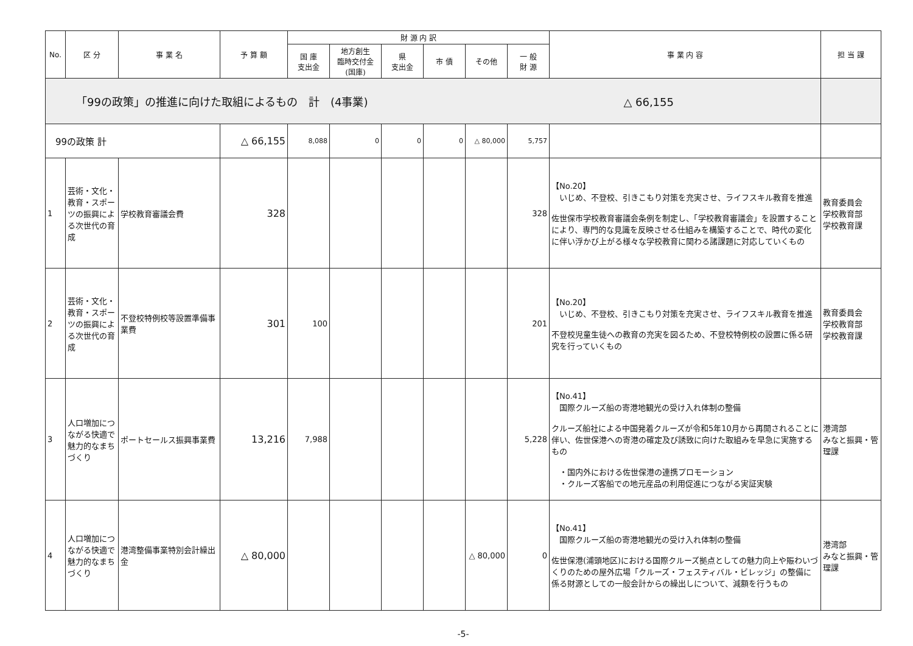| No. | 区 分 | 事 業 名 | 予 算 額 | 財 源 内 訳 | | | | | | 事 業 内 容 | 担 当 課 |
| --- | --- | --- | --- | --- | --- | --- | --- | --- | --- | --- | --- |
| | | | | 国 庫 支出金 | 地方創生 臨時交付金 (国庫) | 県 支出金 | 市 債 | その他 | 一 般 財 源 | | |
| 「99の政策」の推進に向けた取組によるもの 計 (4事業) △ 66,155 | | | | | | | | | | | |
| 99の政策 計 | | | △ 66,155 | 8,088 | 0 | 0 | 0 | △ 80,000 | 5,757 | | |
| 1 | 芸術・文化・教育・スポーツの振興による次世代の育成 | 学校教育審議会費 | 328 | | | | | | 328 | 【No.20】 いじめ、不登校、引きこもり対策を充実させ、ライフスキル教育を推進 佐世保市学校教育審議会条例を制定し、「学校教育審議会」を設置することにより、専門的な見識を反映させる仕組みを構築することで、時代の変化に伴い浮かび上がる様々な学校教育に関わる諸課題に対応していくもの | 教育委員会 学校教育部 学校教育課 |
| 2 | 芸術・文化・教育・スポーツの振興による次世代の育成 | 不登校特例校等設置準備事業費 | 301 | 100 | | | | | 201 | 【No.20】 いじめ、不登校、引きこもり対策を充実させ、ライフスキル教育を推進 不登校児童生徒への教育の充実を図るため、不登校特例校の設置に係る研究を行っていくもの | 教育委員会 学校教育部 学校教育課 |
| 3 | 人口増加につながる快適で魅力的なまちづくり | ポートセールス振興事業費 | 13,216 | 7,988 | | | | | 5,228 | 【No.41】 国際クルーズ船の寄港地観光の受け入れ体制の整備 クルーズ船社による中国発着クルーズが令和5年10月から再開されることに伴い、佐世保港への寄港の確定及び誘致に向けた取組みを早急に実施するもの ・国内外における佐世保港の連携プロモーション ・クルーズ客船での地元産品の利用促進につながる実証実験 | 港湾部 みなと振興・管理課 |
| 4 | 人口増加につながる快適で魅力的なまちづくり | 港湾整備事業特別会計繰出金 | △ 80,000 | | | | | △ 80,000 | 0 | 【No.41】 国際クルーズ船の寄港地観光の受け入れ体制の整備 佐世保港(浦頭地区)における国際クルーズ拠点としての魅力向上や賑わいづくりのための屋外広場「クルーズ・フェスティバル・ビレッジ」の整備に係る財源としての一般会計からの繰出しについて、減額を行うもの | 港湾部 みなと振興・管理課 |
-5-